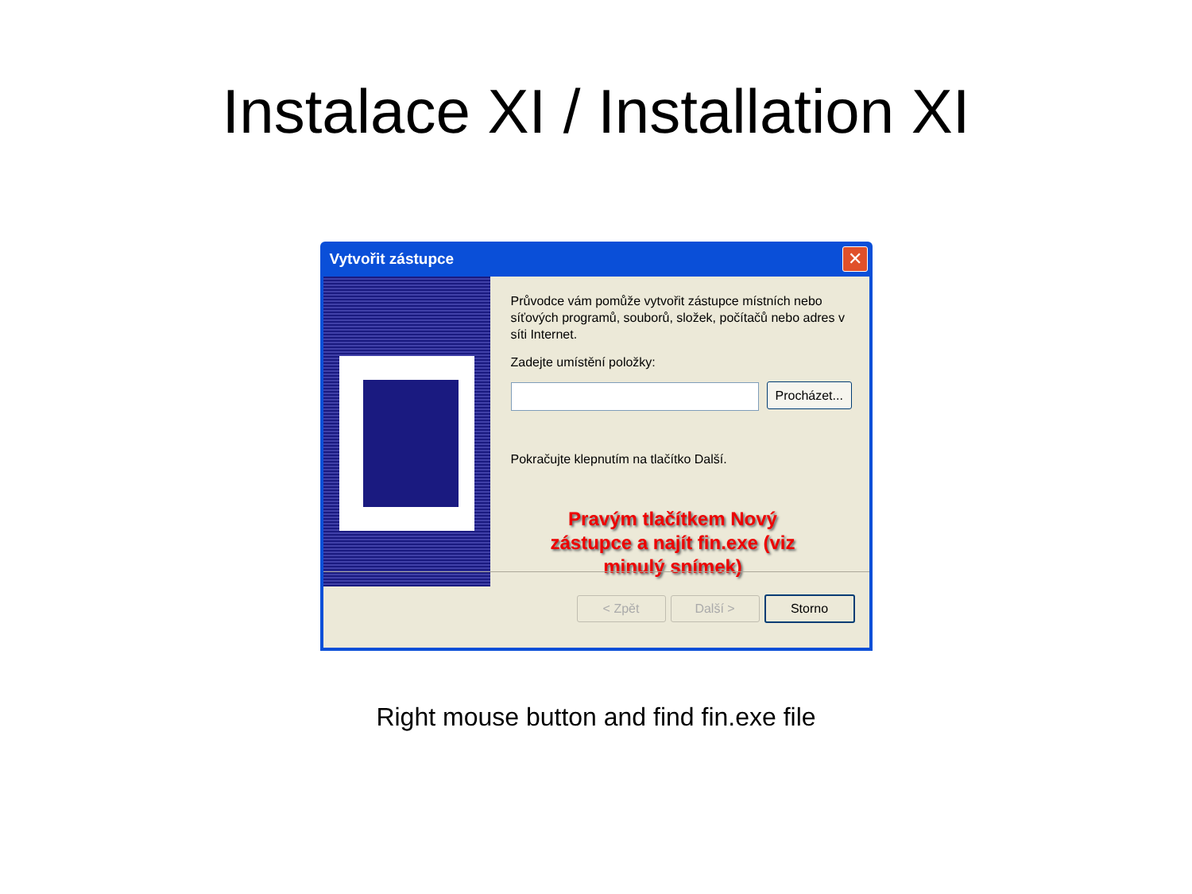Instalace XI / Installation XI
Vytvořit zástupce
✕
Průvodce vám pomůže vytvořit zástupce místních nebo síťových programů, souborů, složek, počítačů nebo adres v síti Internet.
Zadejte umístění položky:
Procházet...
Pokračujte klepnutím na tlačítko Další.
Pravým tlačítkem Nový zástupce a najít fin.exe (viz minulý snímek)
< Zpět Další > Storno
Right mouse button and find fin.exe file